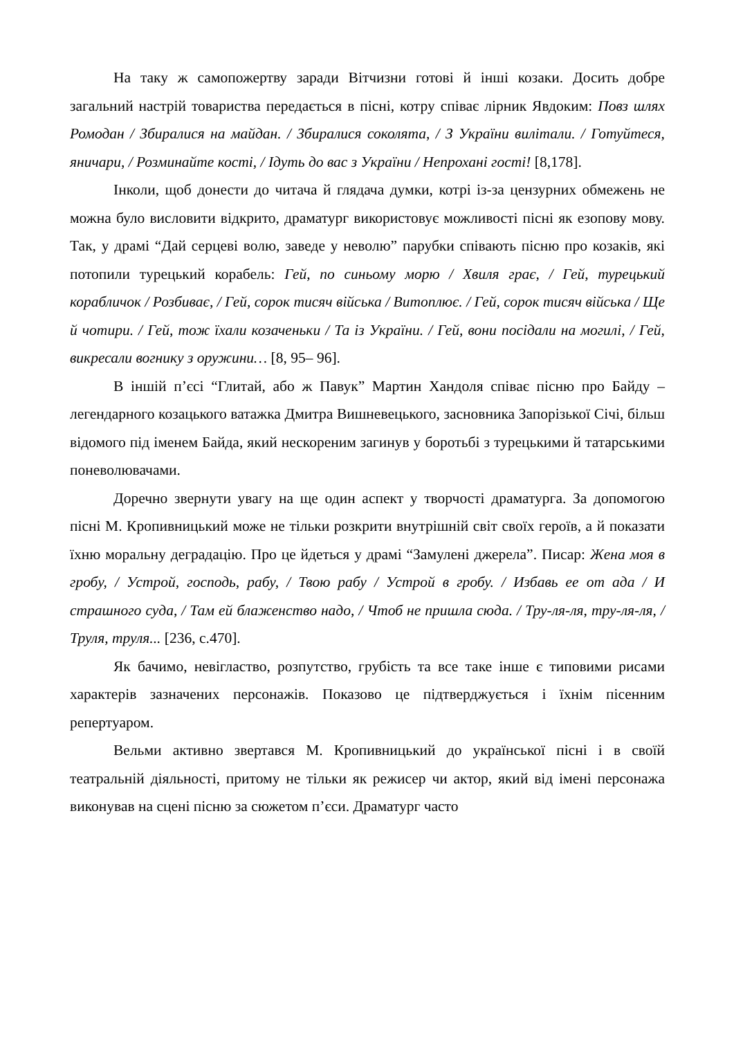На таку ж самопожертву заради Вітчизни готові й інші козаки. Досить добре загальний настрій товариства передається в пісні, котру співає лірник Явдоким: Повз шлях Ромодан / Збиралися на майдан. / Збиралися соколята, / З України вилітали. / Готуйтеся, яничари, / Розминайте кості, / Ідуть до вас з України / Непрохані гості! [8,178].
Інколи, щоб донести до читача й глядача думки, котрі із-за цензурних обмежень не можна було висловити відкрито, драматург використовує можливості пісні як езопову мову. Так, у драмі “Дай серцеві волю, заведе у неволю” парубки співають пісню про козаків, які потопили турецький корабель: Гей, по синьому морю / Хвиля грає, / Гей, турецький корабличок / Розбиває, / Гей, сорок тисяч війська / Витоплює. / Гей, сорок тисяч війська / Ще й чотири. / Гей, тож їхали козаченьки / Та із України. / Гей, вони посідали на могилі, / Гей, викресали вогнику з оружини… [8, 95– 96].
В іншій п’єсі “Глитай, або ж Павук” Мартин Хандоля співає пісню про Байду – легендарного козацького ватажка Дмитра Вишневецького, засновника Запорізької Січі, більш відомого під іменем Байда, який нескореним загинув у боротьбі з турецькими й татарськими поневолювачами.
Доречно звернути увагу на ще один аспект у творчості драматурга. За допомогою пісні М. Кропивницький може не тільки розкрити внутрішній світ своїх героїв, а й показати їхню моральну деградацію. Про це йдеться у драмі “Замулені джерела”. Писар: Жена моя в гробу, / Устрой, господь, рабу, / Твою рабу / Устрой в гробу. / Избавь ее от ада / И страшного суда, / Там ей блаженство надо, / Чтоб не пришла сюда. / Тру-ля-ля, тру-ля-ля, / Труля, труля... [236, с.470].
Як бачимо, невігластво, розпутство, грубість та все таке інше є типовими рисами характерів зазначених персонажів. Показово це підтверджується і їхнім пісенним репертуаром.
Вельми активно звертався М. Кропивницький до української пісні і в своїй театральній діяльності, притому не тільки як режисер чи актор, який від імені персонажа виконував на сцені пісню за сюжетом п’єси. Драматург часто